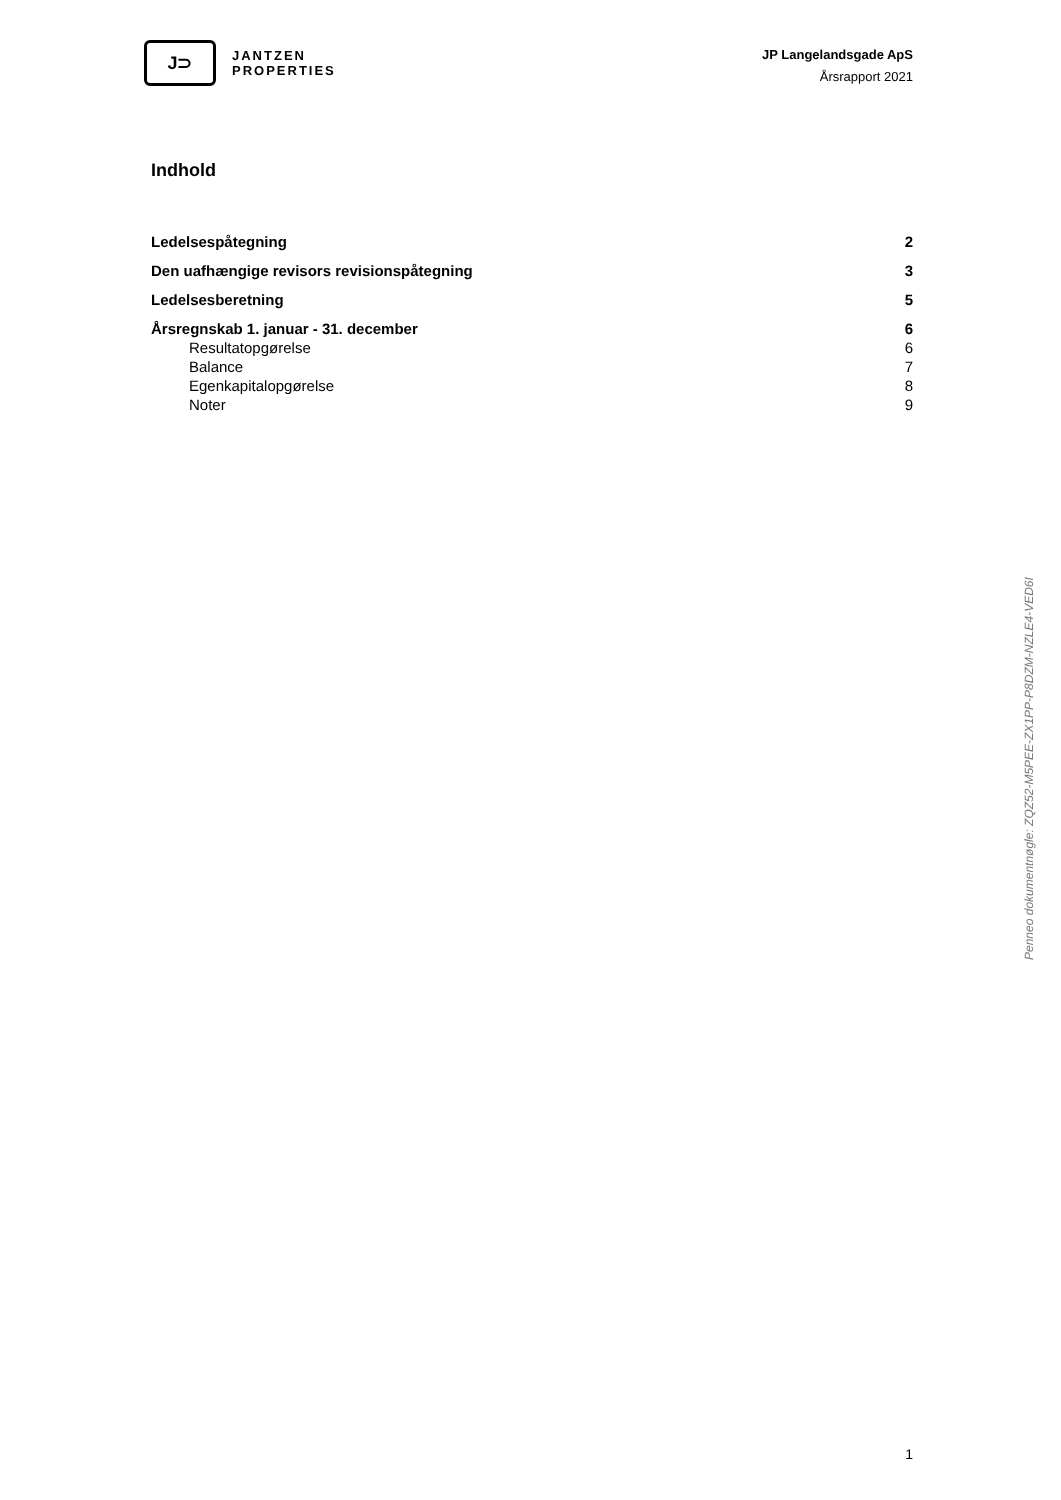J⊃
JANTZEN
PROPERTIES
JP Langelandsgade ApS
Årsrapport 2021
Indhold
Ledelsespåtegning 2
Den uafhængige revisors revisionspåtegning 3
Ledelsesberetning 5
Årsregnskab 1. januar - 31. december 6
Resultatopgørelse 6
Balance 7
Egenkapitalopgørelse 8
Noter 9
Penneo dokumentnøgle: ZQZ52-M5PEE-ZX1PP-P8DZM-NZLE4-VED6I
1